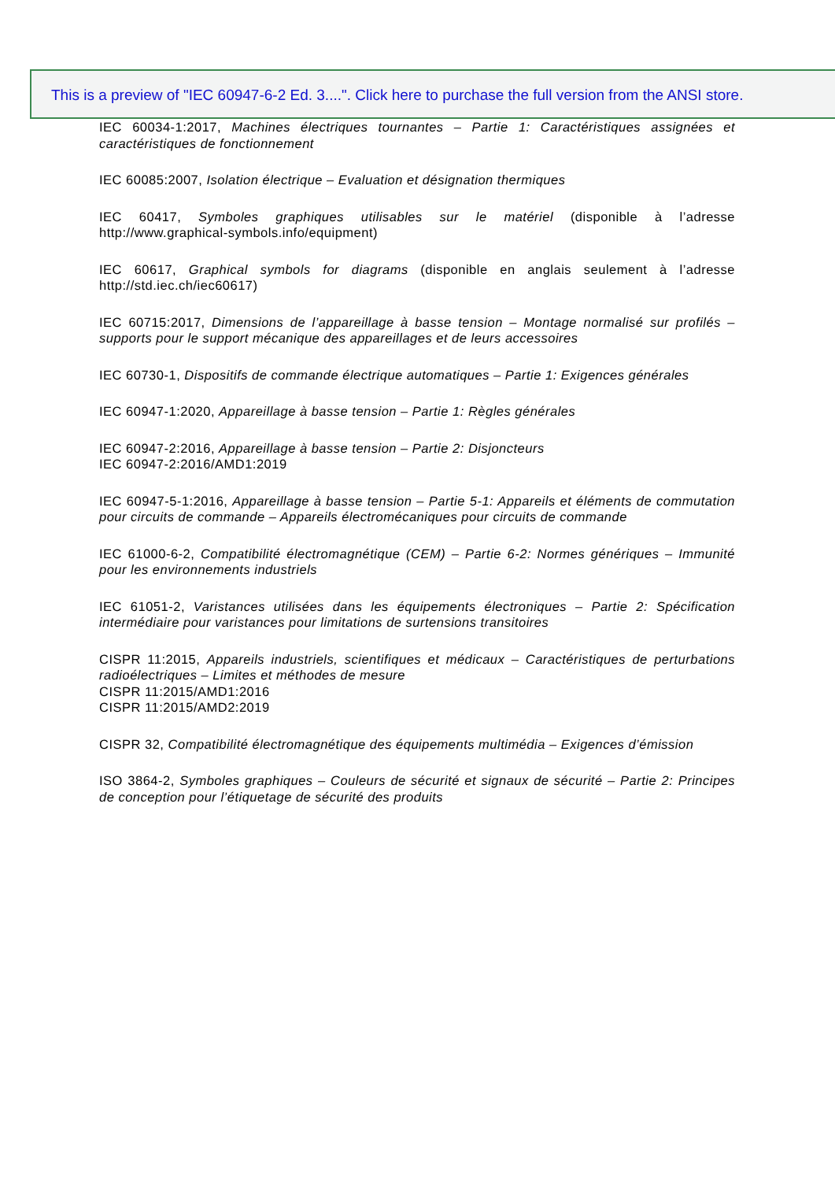This is a preview of "IEC 60947-6-2 Ed. 3....". Click here to purchase the full version from the ANSI store.
IEC 60034-1:2017, Machines électriques tournantes – Partie 1: Caractéristiques assignées et caractéristiques de fonctionnement
IEC 60085:2007, Isolation électrique – Evaluation et désignation thermiques
IEC 60417, Symboles graphiques utilisables sur le matériel (disponible à l’adresse http://www.graphical-symbols.info/equipment)
IEC 60617, Graphical symbols for diagrams (disponible en anglais seulement à l’adresse http://std.iec.ch/iec60617)
IEC 60715:2017, Dimensions de l’appareillage à basse tension – Montage normalisé sur profilés – supports pour le support mécanique des appareillages et de leurs accessoires
IEC 60730-1, Dispositifs de commande électrique automatiques – Partie 1: Exigences générales
IEC 60947-1:2020, Appareillage à basse tension – Partie 1: Règles générales
IEC 60947-2:2016, Appareillage à basse tension – Partie 2: Disjoncteurs
IEC 60947-2:2016/AMD1:2019
IEC 60947-5-1:2016, Appareillage à basse tension – Partie 5-1: Appareils et éléments de commutation pour circuits de commande – Appareils électromécaniques pour circuits de commande
IEC 61000-6-2, Compatibilité électromagnétique (CEM) – Partie 6-2: Normes génériques – Immunité pour les environnements industriels
IEC 61051-2, Varistances utilisées dans les équipements électroniques – Partie 2: Spécification intermédiaire pour varistances pour limitations de surtensions transitoires
CISPR 11:2015, Appareils industriels, scientifiques et médicaux – Caractéristiques de perturbations radioélectriques – Limites et méthodes de mesure
CISPR 11:2015/AMD1:2016
CISPR 11:2015/AMD2:2019
CISPR 32, Compatibilité électromagnétique des équipements multimédia – Exigences d’émission
ISO 3864-2, Symboles graphiques – Couleurs de sécurité et signaux de sécurité – Partie 2: Principes de conception pour l’étiquetage de sécurité des produits